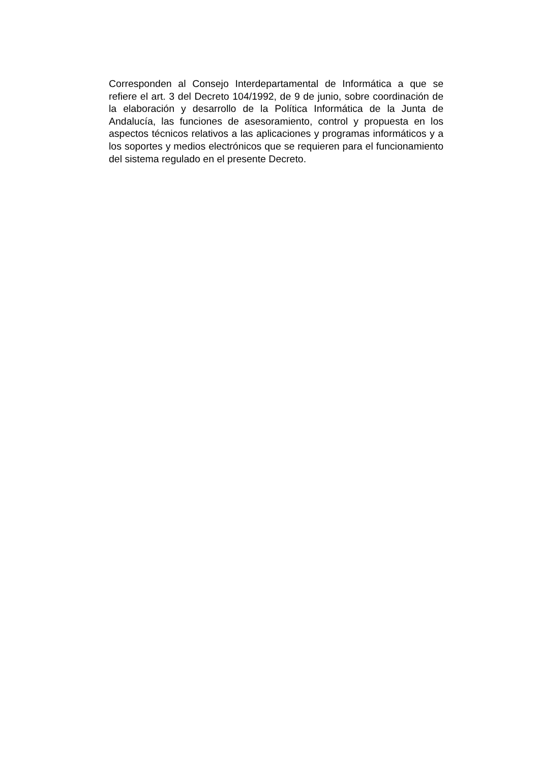Corresponden al Consejo Interdepartamental de Informática a que se refiere el art. 3 del Decreto 104/1992, de 9 de junio, sobre coordinación de la elaboración y desarrollo de la Política Informática de la Junta de Andalucía, las funciones de asesoramiento, control y propuesta en los aspectos técnicos relativos a las aplicaciones y programas informáticos y a los soportes y medios electrónicos que se requieren para el funcionamiento del sistema regulado en el presente Decreto.